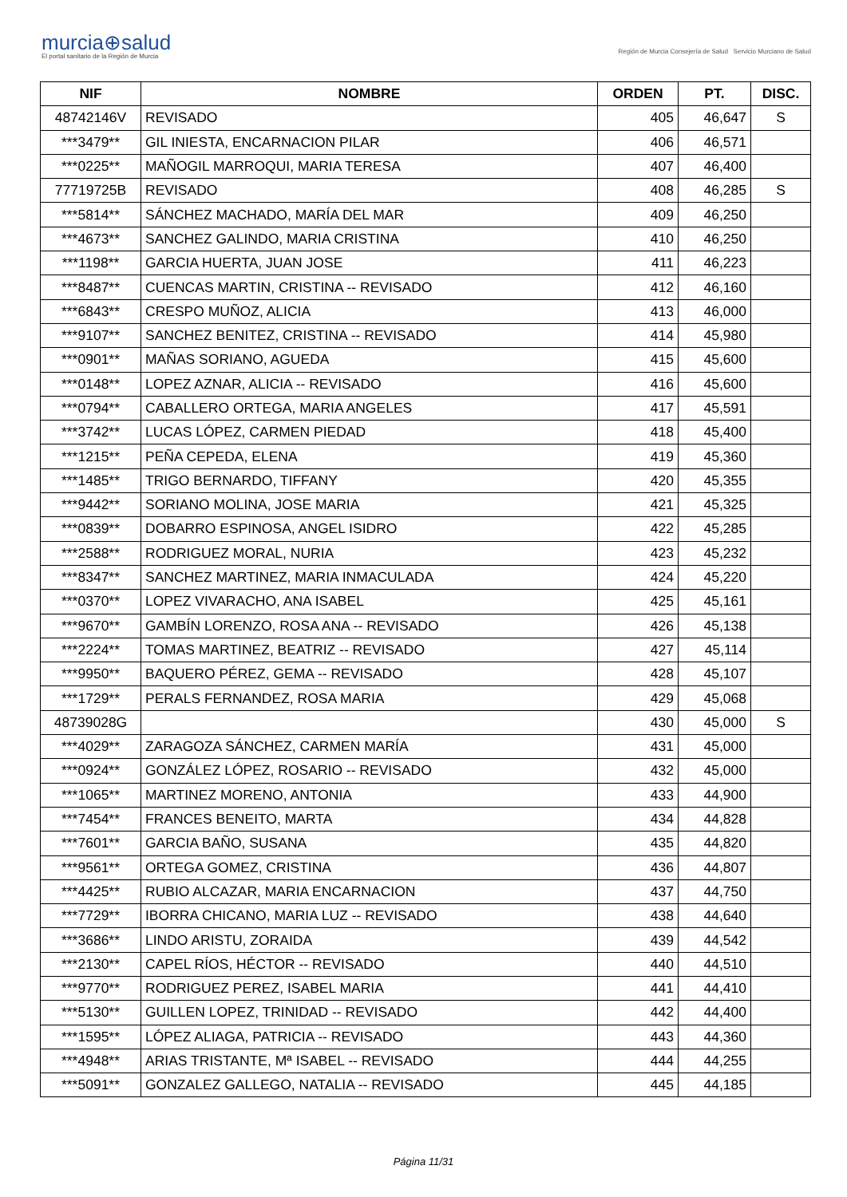murcia⊕salud
El portal sanitario de la Región de Murcia
Región de Murcia Consejería de Salud Servicio Murciano de Salud
| NIF | NOMBRE | ORDEN | PT. | DISC. |
| --- | --- | --- | --- | --- |
| 48742146V | REVISADO | 405 | 46,647 | S |
| ***3479** | GIL INIESTA, ENCARNACION PILAR | 406 | 46,571 | |
| ***0225** | MAÑOGIL MARROQUI, MARIA TERESA | 407 | 46,400 | |
| 77719725B | REVISADO | 408 | 46,285 | S |
| ***5814** | SÁNCHEZ MACHADO, MARÍA DEL MAR | 409 | 46,250 | |
| ***4673** | SANCHEZ GALINDO, MARIA CRISTINA | 410 | 46,250 | |
| ***1198** | GARCIA HUERTA, JUAN JOSE | 411 | 46,223 | |
| ***8487** | CUENCAS MARTIN, CRISTINA -- REVISADO | 412 | 46,160 | |
| ***6843** | CRESPO MUÑOZ, ALICIA | 413 | 46,000 | |
| ***9107** | SANCHEZ BENITEZ, CRISTINA -- REVISADO | 414 | 45,980 | |
| ***0901** | MAÑAS SORIANO, AGUEDA | 415 | 45,600 | |
| ***0148** | LOPEZ AZNAR, ALICIA -- REVISADO | 416 | 45,600 | |
| ***0794** | CABALLERO ORTEGA, MARIA ANGELES | 417 | 45,591 | |
| ***3742** | LUCAS LÓPEZ, CARMEN PIEDAD | 418 | 45,400 | |
| ***1215** | PEÑA CEPEDA, ELENA | 419 | 45,360 | |
| ***1485** | TRIGO BERNARDO, TIFFANY | 420 | 45,355 | |
| ***9442** | SORIANO MOLINA, JOSE MARIA | 421 | 45,325 | |
| ***0839** | DOBARRO ESPINOSA, ANGEL ISIDRO | 422 | 45,285 | |
| ***2588** | RODRIGUEZ MORAL, NURIA | 423 | 45,232 | |
| ***8347** | SANCHEZ MARTINEZ, MARIA INMACULADA | 424 | 45,220 | |
| ***0370** | LOPEZ VIVARACHO, ANA ISABEL | 425 | 45,161 | |
| ***9670** | GAMBÍN LORENZO, ROSA ANA -- REVISADO | 426 | 45,138 | |
| ***2224** | TOMAS MARTINEZ, BEATRIZ -- REVISADO | 427 | 45,114 | |
| ***9950** | BAQUERO PÉREZ, GEMA -- REVISADO | 428 | 45,107 | |
| ***1729** | PERALS FERNANDEZ, ROSA MARIA | 429 | 45,068 | |
| 48739028G | | 430 | 45,000 | S |
| ***4029** | ZARAGOZA SÁNCHEZ, CARMEN MARÍA | 431 | 45,000 | |
| ***0924** | GONZÁLEZ LÓPEZ, ROSARIO -- REVISADO | 432 | 45,000 | |
| ***1065** | MARTINEZ MORENO, ANTONIA | 433 | 44,900 | |
| ***7454** | FRANCES BENEITO, MARTA | 434 | 44,828 | |
| ***7601** | GARCIA BAÑO, SUSANA | 435 | 44,820 | |
| ***9561** | ORTEGA GOMEZ, CRISTINA | 436 | 44,807 | |
| ***4425** | RUBIO ALCAZAR, MARIA ENCARNACION | 437 | 44,750 | |
| ***7729** | IBORRA CHICANO, MARIA LUZ -- REVISADO | 438 | 44,640 | |
| ***3686** | LINDO ARISTU, ZORAIDA | 439 | 44,542 | |
| ***2130** | CAPEL RÍOS, HÉCTOR -- REVISADO | 440 | 44,510 | |
| ***9770** | RODRIGUEZ PEREZ, ISABEL MARIA | 441 | 44,410 | |
| ***5130** | GUILLEN LOPEZ, TRINIDAD -- REVISADO | 442 | 44,400 | |
| ***1595** | LÓPEZ ALIAGA, PATRICIA -- REVISADO | 443 | 44,360 | |
| ***4948** | ARIAS TRISTANTE, Mª ISABEL -- REVISADO | 444 | 44,255 | |
| ***5091** | GONZALEZ GALLEGO, NATALIA -- REVISADO | 445 | 44,185 | |
Página 11/31